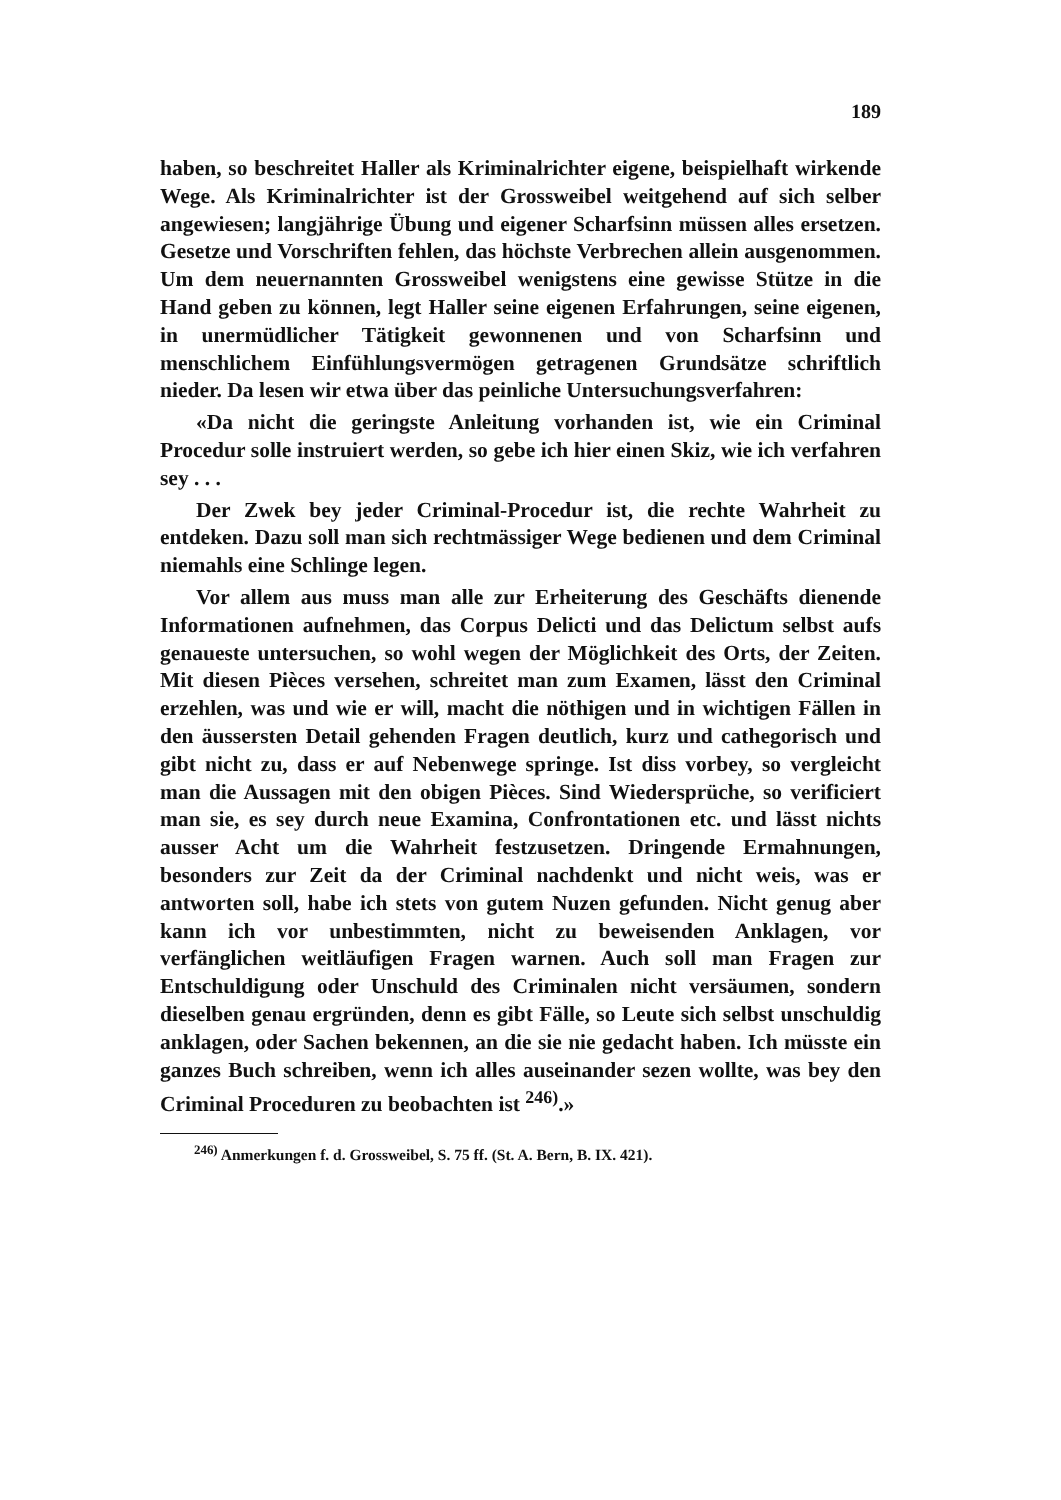189
haben, so beschreitet Haller als Kriminalrichter eigene, beispielhaft wirkende Wege. Als Kriminalrichter ist der Grossweibel weitgehend auf sich selber angewiesen; langjährige Übung und eigener Scharfsinn müssen alles ersetzen. Gesetze und Vorschriften fehlen, das höchste Verbrechen allein ausgenommen. Um dem neuernannten Grossweibel wenigstens eine gewisse Stütze in die Hand geben zu können, legt Haller seine eigenen Erfahrungen, seine eigenen, in unermüdlicher Tätigkeit gewonnenen und von Scharfsinn und menschlichem Einfühlungsvermögen getragenen Grundsätze schriftlich nieder. Da lesen wir etwa über das peinliche Untersuchungsverfahren:
«Da nicht die geringste Anleitung vorhanden ist, wie ein Criminal Procedur solle instruiert werden, so gebe ich hier einen Skiz, wie ich verfahren sey . . .
Der Zwek bey jeder Criminal-Procedur ist, die rechte Wahrheit zu entdeken. Dazu soll man sich rechtmässiger Wege bedienen und dem Criminal niemahls eine Schlinge legen.
Vor allem aus muss man alle zur Erheiterung des Geschäfts dienende Informationen aufnehmen, das Corpus Delicti und das Delictum selbst aufs genaueste untersuchen, so wohl wegen der Möglichkeit des Orts, der Zeiten. Mit diesen Pièces versehen, schreitet man zum Examen, lässt den Criminal erzehlen, was und wie er will, macht die nöthigen und in wichtigen Fällen in den äussersten Detail gehenden Fragen deutlich, kurz und cathegorisch und gibt nicht zu, dass er auf Nebenwege springe. Ist diss vorbey, so vergleicht man die Aussagen mit den obigen Pièces. Sind Wiedersprüche, so verificiert man sie, es sey durch neue Examina, Confrontationen etc. und lässt nichts ausser Acht um die Wahrheit festzusetzen. Dringende Ermahnungen, besonders zur Zeit da der Criminal nachdenkt und nicht weis, was er antworten soll, habe ich stets von gutem Nuzen gefunden. Nicht genug aber kann ich vor unbestimmten, nicht zu beweisenden Anklagen, vor verfänglichen weitläufigen Fragen warnen. Auch soll man Fragen zur Entschuldigung oder Unschuld des Criminalen nicht versäumen, sondern dieselben genau ergründen, denn es gibt Fälle, so Leute sich selbst unschuldig anklagen, oder Sachen bekennen, an die sie nie gedacht haben. Ich müsste ein ganzes Buch schreiben, wenn ich alles auseinander sezen wollte, was bey den Criminal Proceduren zu beobachten ist <sup>246)</sup>.»
<sup>246)</sup> Anmerkungen f. d. Grossweibel, S. 75 ff. (St. A. Bern, B. IX. 421).